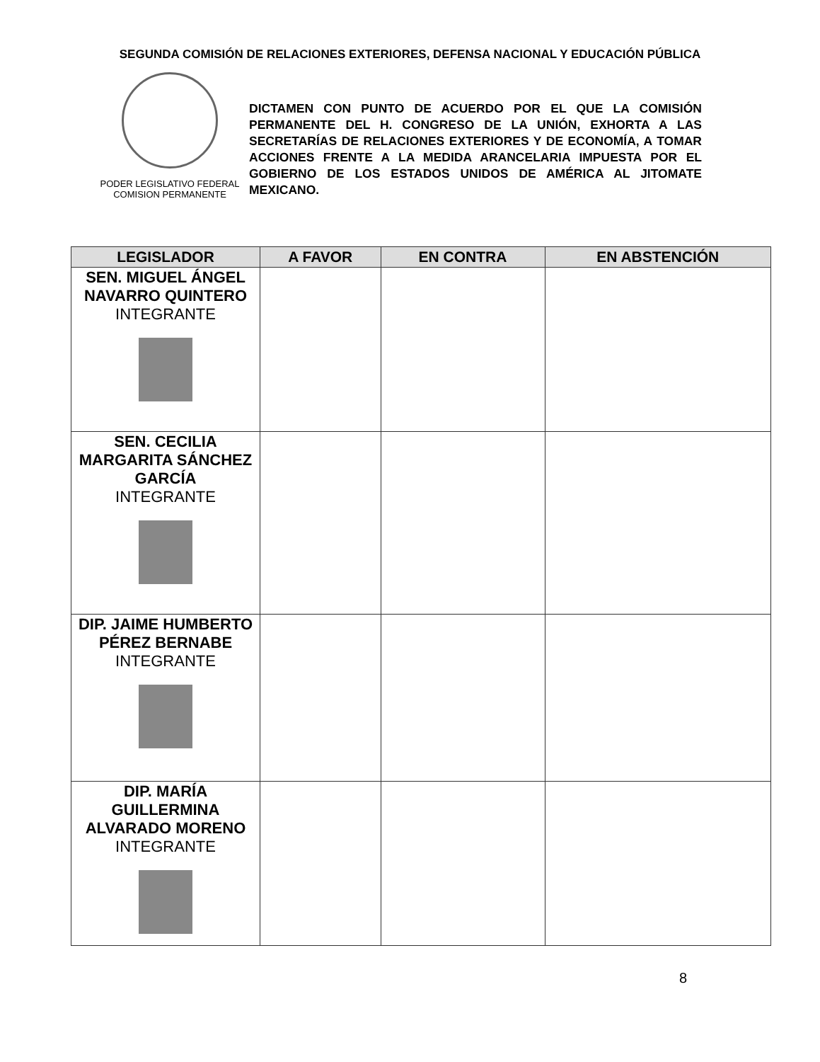SEGUNDA COMISIÓN DE RELACIONES EXTERIORES, DEFENSA NACIONAL Y EDUCACIÓN PÚBLICA
PODER LEGISLATIVO FEDERAL
COMISION PERMANENTE
DICTAMEN CON PUNTO DE ACUERDO POR EL QUE LA COMISIÓN PERMANENTE DEL H. CONGRESO DE LA UNIÓN, EXHORTA A LAS SECRETARÍAS DE RELACIONES EXTERIORES Y DE ECONOMÍA, A TOMAR ACCIONES FRENTE A LA MEDIDA ARANCELARIA IMPUESTA POR EL GOBIERNO DE LOS ESTADOS UNIDOS DE AMÉRICA AL JITOMATE MEXICANO.
| LEGISLADOR | A FAVOR | EN CONTRA | EN ABSTENCIÓN |
| --- | --- | --- | --- |
| SEN. MIGUEL ÁNGEL NAVARRO QUINTERO INTEGRANTE | | | |
| SEN. CECILIA MARGARITA SÁNCHEZ GARCÍA INTEGRANTE | | | |
| DIP. JAIME HUMBERTO PÉREZ BERNABE INTEGRANTE | | | |
| DIP. MARÍA GUILLERMINA ALVARADO MORENO INTEGRANTE | | | |
8